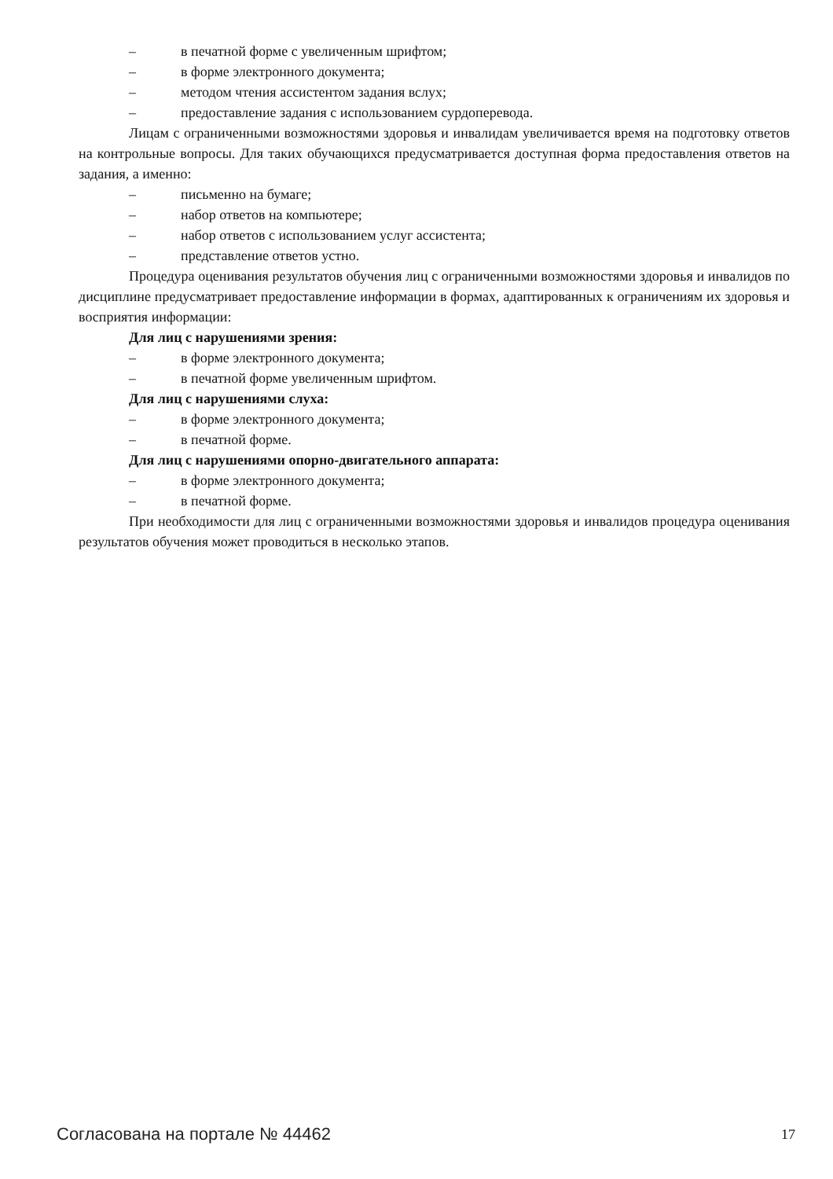– в печатной форме с увеличенным шрифтом;
– в форме электронного документа;
– методом чтения ассистентом задания вслух;
– предоставление задания с использованием сурдоперевода.
Лицам с ограниченными возможностями здоровья и инвалидам увеличивается время на подготовку ответов на контрольные вопросы. Для таких обучающихся предусматривается доступная форма предоставления ответов на задания, а именно:
– письменно на бумаге;
– набор ответов на компьютере;
– набор ответов с использованием услуг ассистента;
– представление ответов устно.
Процедура оценивания результатов обучения лиц с ограниченными возможностями здоровья и инвалидов по дисциплине предусматривает предоставление информации в формах, адаптированных к ограничениям их здоровья и восприятия информации:
Для лиц с нарушениями зрения:
– в форме электронного документа;
– в печатной форме увеличенным шрифтом.
Для лиц с нарушениями слуха:
– в форме электронного документа;
– в печатной форме.
Для лиц с нарушениями опорно-двигательного аппарата:
– в форме электронного документа;
– в печатной форме.
При необходимости для лиц с ограниченными возможностями здоровья и инвалидов процедура оценивания результатов обучения может проводиться в несколько этапов.
Согласована на портале № 44462 17